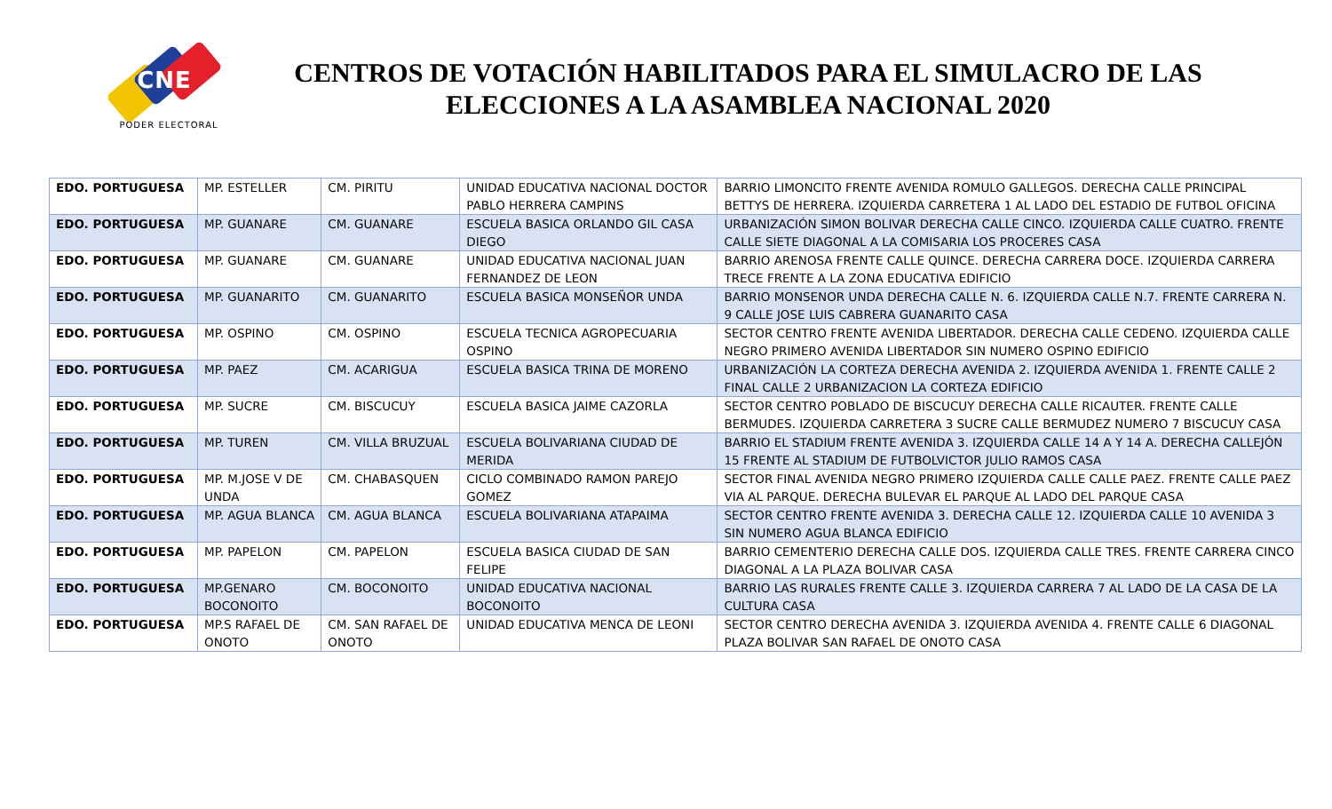CNE
PODER ELECTORAL
CENTROS DE VOTACIÓN HABILITADOS PARA EL SIMULACRO DE LAS ELECCIONES A LA ASAMBLEA NACIONAL 2020
| EDO. PORTUGUESA | MP. ESTELLER | CM. PIRITU | UNIDAD EDUCATIVA NACIONAL DOCTOR PABLO HERRERA CAMPINS | BARRIO LIMONCITO FRENTE AVENIDA ROMULO GALLEGOS. DERECHA CALLE PRINCIPAL BETTYS DE HERRERA. IZQUIERDA CARRETERA 1 AL LADO DEL ESTADIO DE FUTBOL OFICINA |
| EDO. PORTUGUESA | MP. GUANARE | CM. GUANARE | ESCUELA BASICA ORLANDO GIL CASA DIEGO | URBANIZACIÓN SIMON BOLIVAR DERECHA CALLE CINCO. IZQUIERDA CALLE CUATRO. FRENTE CALLE SIETE DIAGONAL A LA COMISARIA LOS PROCERES CASA |
| EDO. PORTUGUESA | MP. GUANARE | CM. GUANARE | UNIDAD EDUCATIVA NACIONAL JUAN FERNANDEZ DE LEON | BARRIO ARENOSA FRENTE CALLE QUINCE. DERECHA CARRERA DOCE. IZQUIERDA CARRERA TRECE FRENTE A LA ZONA EDUCATIVA EDIFICIO |
| EDO. PORTUGUESA | MP. GUANARITO | CM. GUANARITO | ESCUELA BASICA MONSEÑOR UNDA | BARRIO MONSENOR UNDA DERECHA CALLE N. 6. IZQUIERDA CALLE N.7. FRENTE CARRERA N. 9 CALLE JOSE LUIS CABRERA GUANARITO CASA |
| EDO. PORTUGUESA | MP. OSPINO | CM. OSPINO | ESCUELA TECNICA AGROPECUARIA OSPINO | SECTOR CENTRO FRENTE AVENIDA LIBERTADOR. DERECHA CALLE CEDENO. IZQUIERDA CALLE NEGRO PRIMERO AVENIDA LIBERTADOR SIN NUMERO OSPINO EDIFICIO |
| EDO. PORTUGUESA | MP. PAEZ | CM. ACARIGUA | ESCUELA BASICA TRINA DE MORENO | URBANIZACIÓN LA CORTEZA DERECHA AVENIDA 2. IZQUIERDA AVENIDA 1. FRENTE CALLE 2 FINAL CALLE 2 URBANIZACION LA CORTEZA EDIFICIO |
| EDO. PORTUGUESA | MP. SUCRE | CM. BISCUCUY | ESCUELA BASICA JAIME CAZORLA | SECTOR CENTRO POBLADO DE BISCUCUY DERECHA CALLE RICAUTER. FRENTE CALLE BERMUDES. IZQUIERDA CARRETERA 3 SUCRE CALLE BERMUDEZ NUMERO 7 BISCUCUY CASA |
| EDO. PORTUGUESA | MP. TUREN | CM. VILLA BRUZUAL | ESCUELA BOLIVARIANA CIUDAD DE MERIDA | BARRIO EL STADIUM FRENTE AVENIDA 3. IZQUIERDA CALLE 14 A Y 14 A. DERECHA CALLEJÓN 15 FRENTE AL STADIUM DE FUTBOLVICTOR JULIO RAMOS CASA |
| EDO. PORTUGUESA | MP. M.JOSE V DE UNDA | CM. CHABASQUEN | CICLO COMBINADO RAMON PAREJO GOMEZ | SECTOR FINAL AVENIDA NEGRO PRIMERO IZQUIERDA CALLE CALLE PAEZ. FRENTE CALLE PAEZ VIA AL PARQUE. DERECHA BULEVAR EL PARQUE AL LADO DEL PARQUE CASA |
| EDO. PORTUGUESA | MP. AGUA BLANCA | CM. AGUA BLANCA | ESCUELA BOLIVARIANA ATAPAIMA | SECTOR CENTRO FRENTE AVENIDA 3. DERECHA CALLE 12. IZQUIERDA CALLE 10 AVENIDA 3 SIN NUMERO AGUA BLANCA EDIFICIO |
| EDO. PORTUGUESA | MP. PAPELON | CM. PAPELON | ESCUELA BASICA CIUDAD DE SAN FELIPE | BARRIO CEMENTERIO DERECHA CALLE DOS. IZQUIERDA CALLE TRES. FRENTE CARRERA CINCO DIAGONAL A LA PLAZA BOLIVAR CASA |
| EDO. PORTUGUESA | MP.GENARO BOCONOITO | CM. BOCONOITO | UNIDAD EDUCATIVA NACIONAL BOCONOITO | BARRIO LAS RURALES FRENTE CALLE 3. IZQUIERDA CARRERA 7 AL LADO DE LA CASA DE LA CULTURA CASA |
| EDO. PORTUGUESA | MP.S RAFAEL DE ONOTO | CM. SAN RAFAEL DE ONOTO | UNIDAD EDUCATIVA MENCA DE LEONI | SECTOR CENTRO DERECHA AVENIDA 3. IZQUIERDA AVENIDA 4. FRENTE CALLE 6 DIAGONAL PLAZA BOLIVAR SAN RAFAEL DE ONOTO CASA |